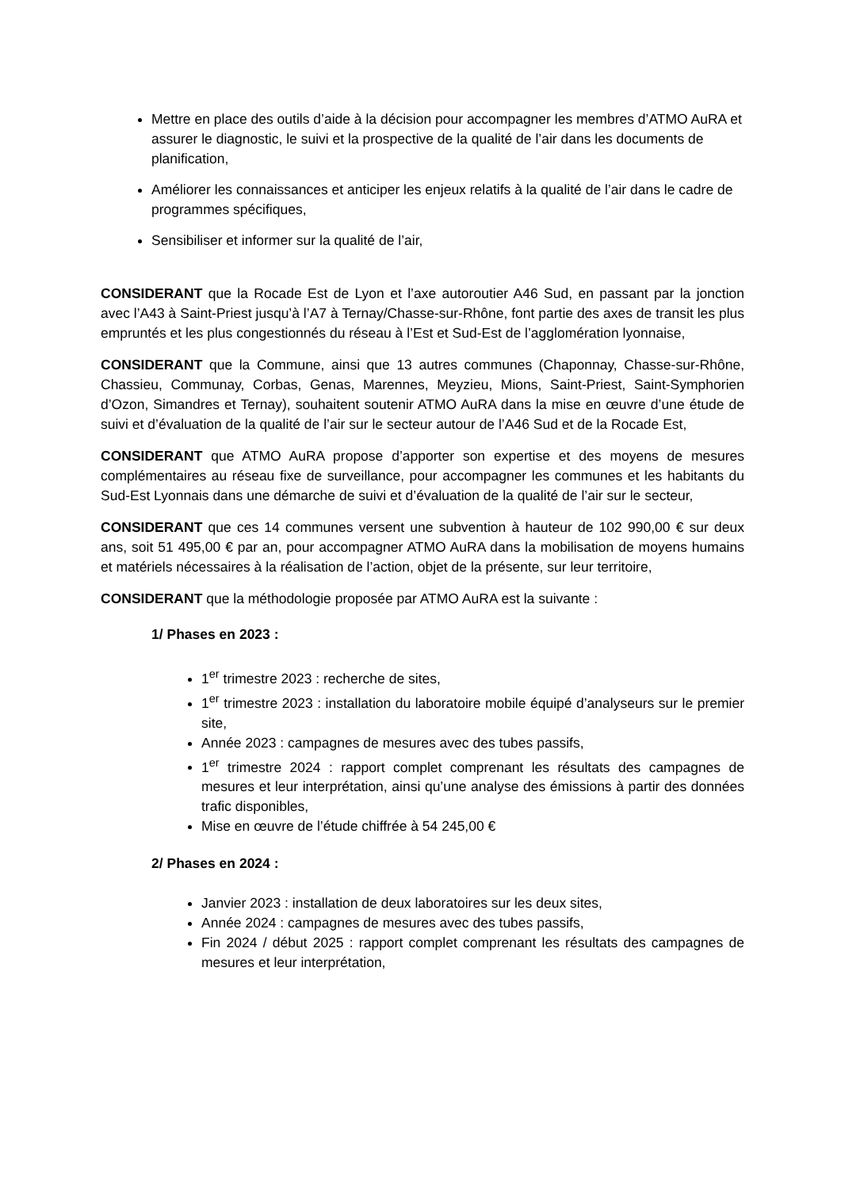Mettre en place des outils d’aide à la décision pour accompagner les membres d’ATMO AuRA et assurer le diagnostic, le suivi et la prospective de la qualité de l’air dans les documents de planification,
Améliorer les connaissances et anticiper les enjeux relatifs à la qualité de l’air dans le cadre de programmes spécifiques,
Sensibiliser et informer sur la qualité de l’air,
CONSIDERANT que la Rocade Est de Lyon et l’axe autoroutier A46 Sud, en passant par la jonction avec l’A43 à Saint-Priest jusqu’à l’A7 à Ternay/Chasse-sur-Rhône, font partie des axes de transit les plus empruntés et les plus congestionnés du réseau à l’Est et Sud-Est de l’agglomération lyonnaise,
CONSIDERANT que la Commune, ainsi que 13 autres communes (Chaponnay, Chasse-sur-Rhône, Chassieu, Communay, Corbas, Genas, Marennes, Meyzieu, Mions, Saint-Priest, Saint-Symphorien d’Ozon, Simandres et Ternay), souhaitent soutenir ATMO AuRA dans la mise en œuvre d’une étude de suivi et d’évaluation de la qualité de l’air sur le secteur autour de l’A46 Sud et de la Rocade Est,
CONSIDERANT que ATMO AuRA propose d’apporter son expertise et des moyens de mesures complémentaires au réseau fixe de surveillance, pour accompagner les communes et les habitants du Sud-Est Lyonnais dans une démarche de suivi et d’évaluation de la qualité de l’air sur le secteur,
CONSIDERANT que ces 14 communes versent une subvention à hauteur de 102 990,00 € sur deux ans, soit 51 495,00 € par an, pour accompagner ATMO AuRA dans la mobilisation de moyens humains et matériels nécessaires à la réalisation de l’action, objet de la présente, sur leur territoire,
CONSIDERANT que la méthodologie proposée par ATMO AuRA est la suivante :
1/ Phases en 2023 :
1<sup>er</sup> trimestre 2023 : recherche de sites,
1<sup>er</sup> trimestre 2023 : installation du laboratoire mobile équipé d’analyseurs sur le premier site,
Année 2023 : campagnes de mesures avec des tubes passifs,
1<sup>er</sup> trimestre 2024 : rapport complet comprenant les résultats des campagnes de mesures et leur interprétation, ainsi qu’une analyse des émissions à partir des données trafic disponibles,
Mise en œuvre de l’étude chiffrée à 54 245,00 €
2/ Phases en 2024 :
Janvier 2023 : installation de deux laboratoires sur les deux sites,
Année 2024 : campagnes de mesures avec des tubes passifs,
Fin 2024 / début 2025 : rapport complet comprenant les résultats des campagnes de mesures et leur interprétation,